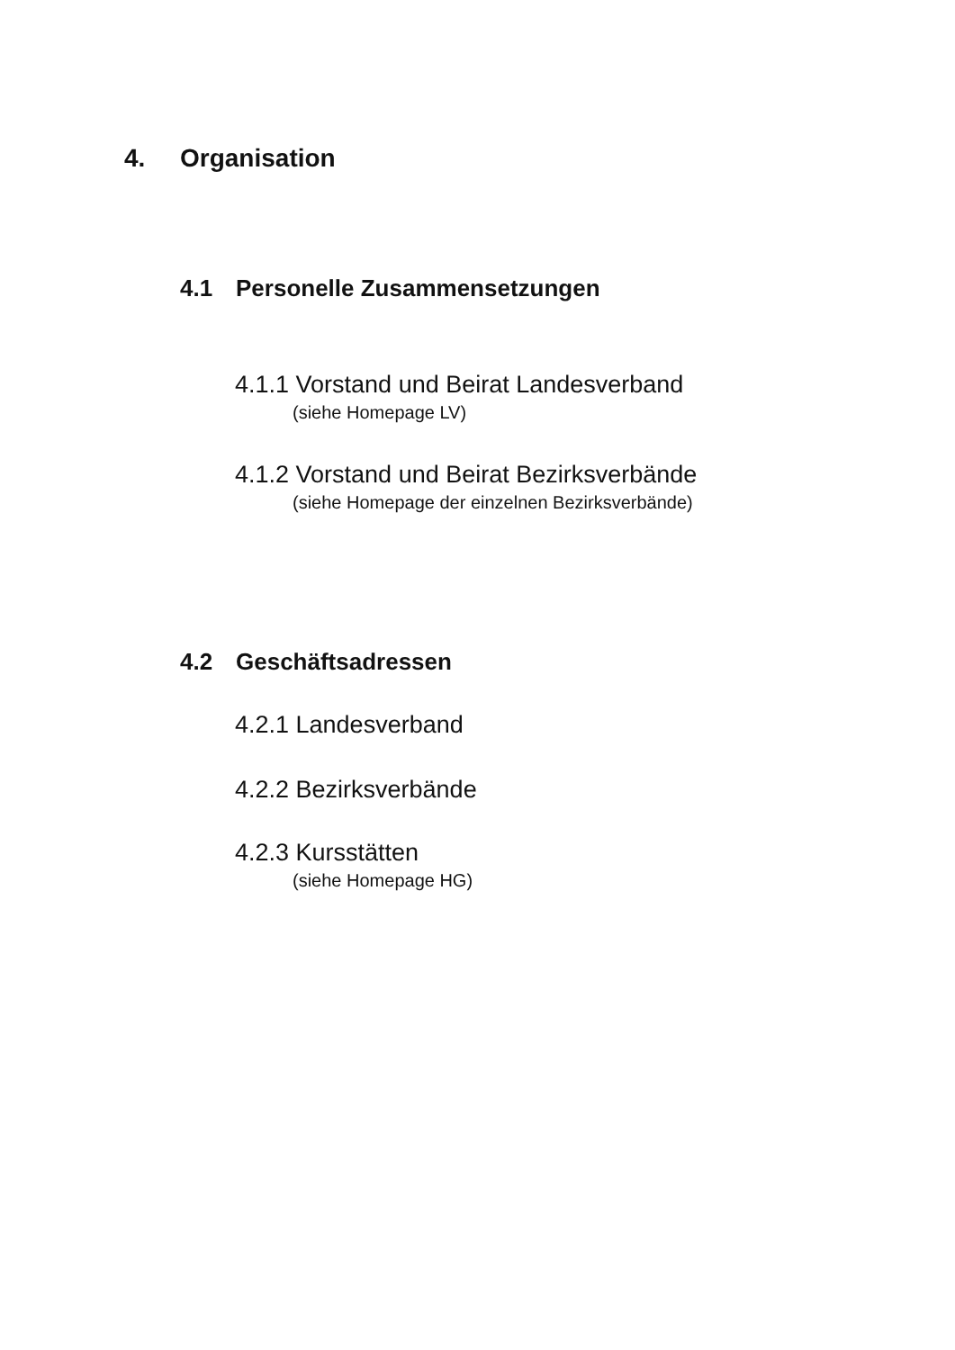4. Organisation
4.1 Personelle Zusammensetzungen
4.1.1 Vorstand und Beirat Landesverband
(siehe Homepage LV)
4.1.2 Vorstand und Beirat Bezirksverbände
(siehe Homepage der einzelnen Bezirksverbände)
4.2 Geschäftsadressen
4.2.1 Landesverband
4.2.2 Bezirksverbände
4.2.3 Kursstätten
(siehe Homepage HG)